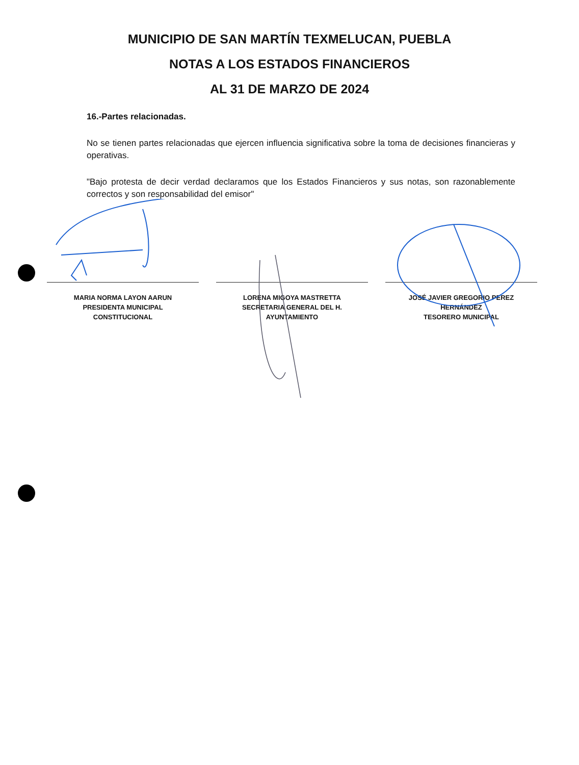MUNICIPIO DE SAN MARTÍN TEXMELUCAN, PUEBLA
NOTAS A LOS ESTADOS FINANCIEROS
AL 31 DE MARZO DE 2024
16.-Partes relacionadas.
No se tienen partes relacionadas que ejercen influencia significativa sobre la toma de decisiones financieras y operativas.
"Bajo protesta de decir verdad declaramos que los Estados Financieros y sus notas, son razonablemente correctos y son responsabilidad del emisor"
MARIA NORMA LAYON AARUN
PRESIDENTA MUNICIPAL
CONSTITUCIONAL
LORENA MIGOYA MASTRETTA
SECRETARIA GENERAL DEL H.
AYUNTAMIENTO
JOSÉ JAVIER GREGORIO PEREZ
HERNÁNDEZ
TESORERO MUNICIPAL